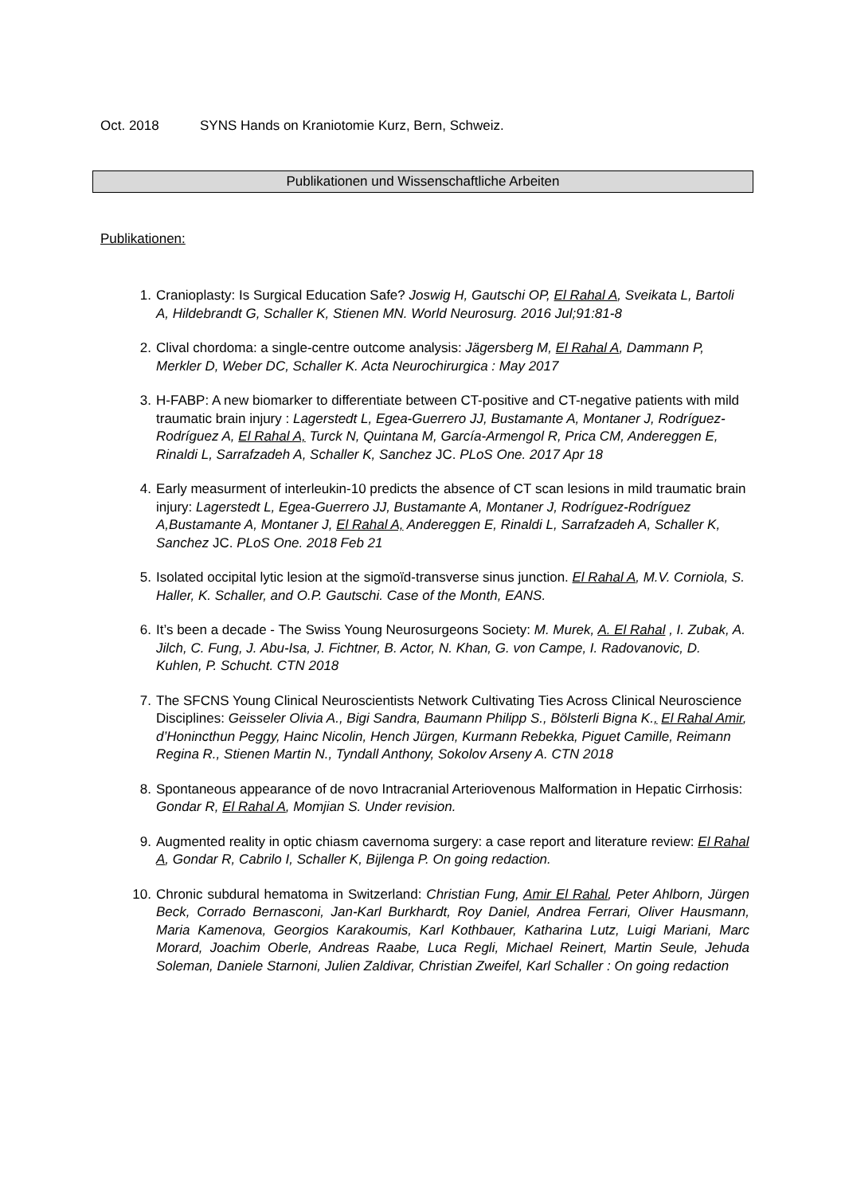Oct. 2018 SYNS Hands on Kraniotomie Kurz, Bern, Schweiz.
Publikationen und Wissenschaftliche Arbeiten
Publikationen:
1. Cranioplasty: Is Surgical Education Safe? Joswig H, Gautschi OP, El Rahal A, Sveikata L, Bartoli A, Hildebrandt G, Schaller K, Stienen MN. World Neurosurg. 2016 Jul;91:81-8
2. Clival chordoma: a single-centre outcome analysis: Jägersberg M, El Rahal A, Dammann P, Merkler D, Weber DC, Schaller K. Acta Neurochirurgica : May 2017
3. H-FABP: A new biomarker to differentiate between CT-positive and CT-negative patients with mild traumatic brain injury : Lagerstedt L, Egea-Guerrero JJ, Bustamante A, Montaner J, Rodríguez-Rodríguez A, El Rahal A, Turck N, Quintana M, García-Armengol R, Prica CM, Andereggen E, Rinaldi L, Sarrafzadeh A, Schaller K, Sanchez JC. PLoS One. 2017 Apr 18
4. Early measurment of interleukin-10 predicts the absence of CT scan lesions in mild traumatic brain injury: Lagerstedt L, Egea-Guerrero JJ, Bustamante A, Montaner J, Rodríguez-Rodríguez A,Bustamante A, Montaner J, El Rahal A, Andereggen E, Rinaldi L, Sarrafzadeh A, Schaller K, Sanchez JC. PLoS One. 2018 Feb 21
5. Isolated occipital lytic lesion at the sigmoïd-transverse sinus junction. El Rahal A, M.V. Corniola, S. Haller, K. Schaller, and O.P. Gautschi. Case of the Month, EANS.
6. It’s been a decade - The Swiss Young Neurosurgeons Society: M. Murek, A. El Rahal , I. Zubak, A. Jilch, C. Fung, J. Abu-Isa, J. Fichtner, B. Actor, N. Khan, G. von Campe, I. Radovanovic, D. Kuhlen, P. Schucht. CTN 2018
7. The SFCNS Young Clinical Neuroscientists Network Cultivating Ties Across Clinical Neuroscience Disciplines: Geisseler Olivia A., Bigi Sandra, Baumann Philipp S., Bölsterli Bigna K., El Rahal Amir, d’Honincthun Peggy, Hainc Nicolin, Hench Jürgen, Kurmann Rebekka, Piguet Camille, Reimann Regina R., Stienen Martin N., Tyndall Anthony, Sokolov Arseny A. CTN 2018
8. Spontaneous appearance of de novo Intracranial Arteriovenous Malformation in Hepatic Cirrhosis: Gondar R, El Rahal A, Momjian S. Under revision.
9. Augmented reality in optic chiasm cavernoma surgery: a case report and literature review: El Rahal A, Gondar R, Cabrilo I, Schaller K, Bijlenga P. On going redaction.
10. Chronic subdural hematoma in Switzerland: Christian Fung, Amir El Rahal, Peter Ahlborn, Jürgen Beck, Corrado Bernasconi, Jan-Karl Burkhardt, Roy Daniel, Andrea Ferrari, Oliver Hausmann, Maria Kamenova, Georgios Karakoumis, Karl Kothbauer, Katharina Lutz, Luigi Mariani, Marc Morard, Joachim Oberle, Andreas Raabe, Luca Regli, Michael Reinert, Martin Seule, Jehuda Soleman, Daniele Starnoni, Julien Zaldivar, Christian Zweifel, Karl Schaller : On going redaction